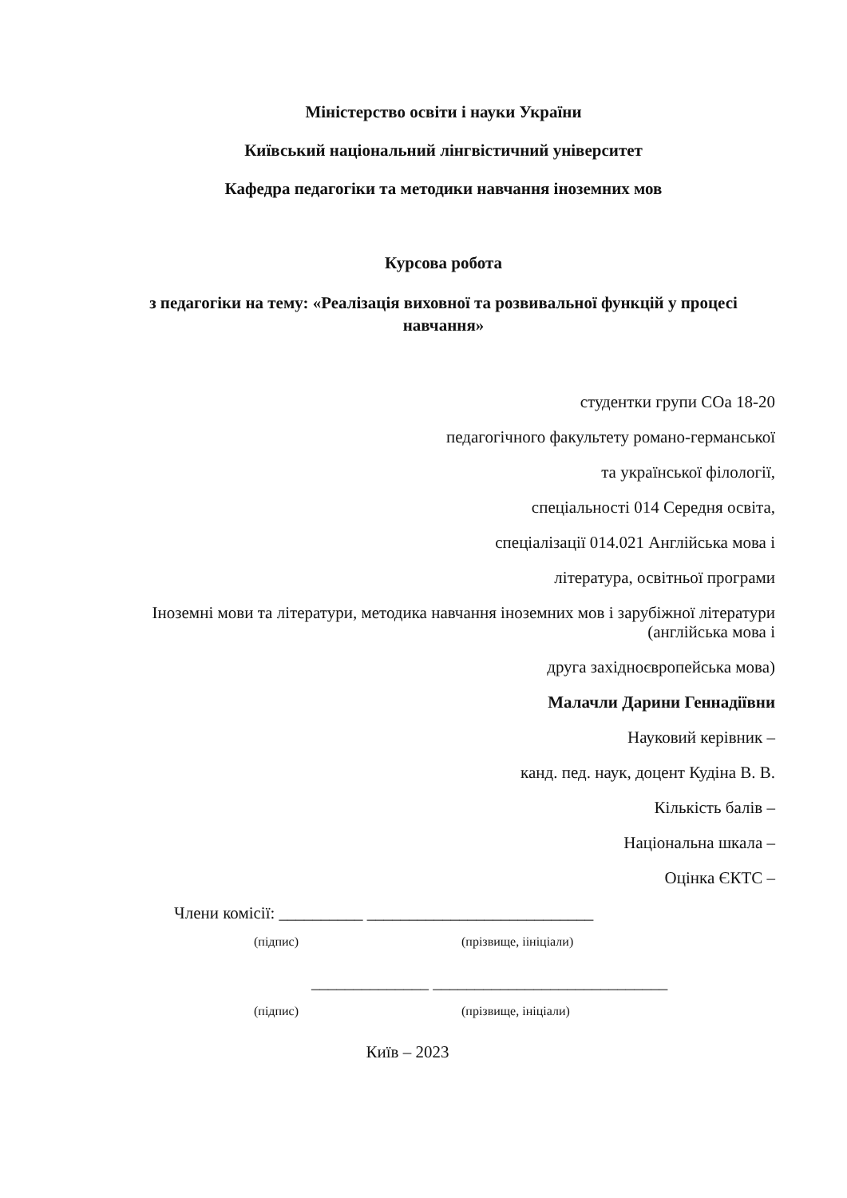Міністерство освіти і науки України
Київський національний лінгвістичний університет
Кафедра педагогіки та методики навчання іноземних мов
Курсова робота
з педагогіки на тему: «Реалізація виховної та розвивальної функцій у процесі навчання»
студентки групи СОа 18-20
педагогічного факультету романо-германської
та української філології,
спеціальності 014 Середня освіта,
спеціалізації 014.021 Англійська мова і
література, освітньої програми
Іноземні мови та літератури, методика навчання іноземних мов і зарубіжної літератури (англійська мова і
друга західноєвропейська мова)
Малачли Дарини Геннадіївни
Науковий керівник –
канд. пед. наук, доцент Кудіна В. В.
Кількість балів –
Національна шкала –
Оцінка ЄКТС –
Члени комісії: __________ ___________________________
(підпис) (прізвище, іініціали)
______________ ____________________________
(підпис) (прізвище, ініціали)
Київ – 2023